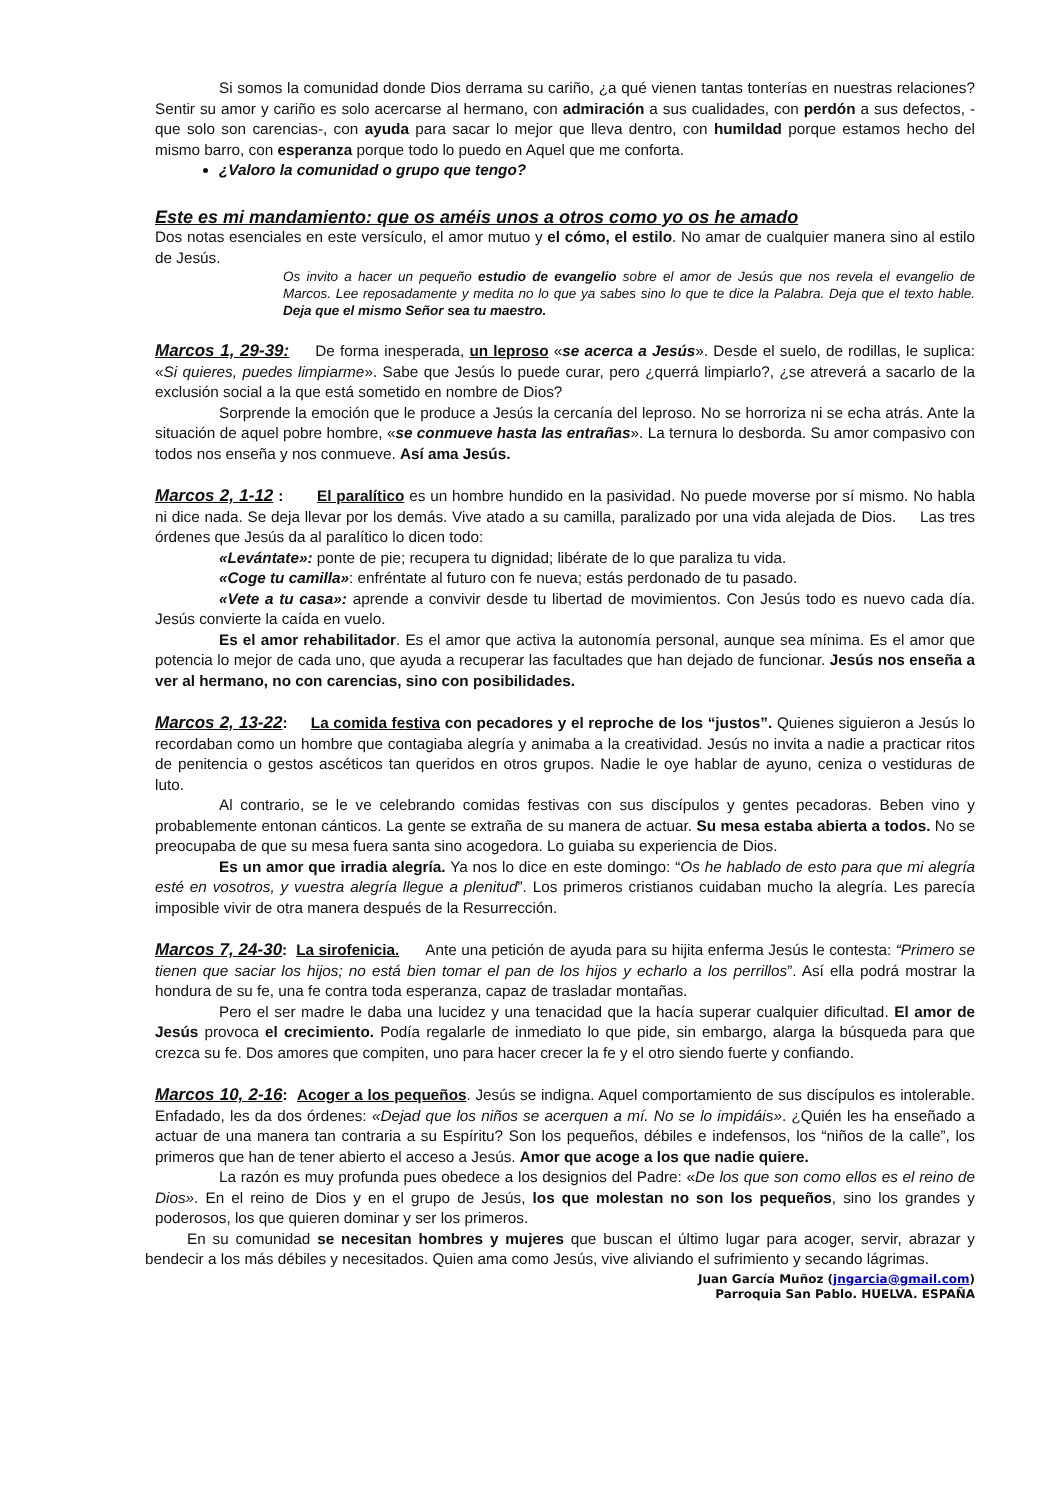Si somos la comunidad donde Dios derrama su cariño, ¿a qué vienen tantas tonterías en nuestras relaciones? Sentir su amor y cariño es solo acercarse al hermano, con admiración a sus cualidades, con perdón a sus defectos, -que solo son carencias-, con ayuda para sacar lo mejor que lleva dentro, con humildad porque estamos hecho del mismo barro, con esperanza porque todo lo puedo en Aquel que me conforta.
¿Valoro la comunidad o grupo que tengo?
Este es mi mandamiento: que os améis unos a otros como yo os he amado
Dos notas esenciales en este versículo, el amor mutuo y el cómo, el estilo. No amar de cualquier manera sino al estilo de Jesús.
Os invito a hacer un pequeño estudio de evangelio sobre el amor de Jesús que nos revela el evangelio de Marcos. Lee reposadamente y medita no lo que ya sabes sino lo que te dice la Palabra. Deja que el texto hable. Deja que el mismo Señor sea tu maestro.
Marcos 1, 29-39: De forma inesperada, un leproso «se acerca a Jesús». Desde el suelo, de rodillas, le suplica: «Si quieres, puedes limpiarme». Sabe que Jesús lo puede curar, pero ¿querrá limpiarlo?, ¿se atreverá a sacarlo de la exclusión social a la que está sometido en nombre de Dios?
Sorprende la emoción que le produce a Jesús la cercanía del leproso. No se horroriza ni se echa atrás. Ante la situación de aquel pobre hombre, «se conmueve hasta las entrañas». La ternura lo desborda. Su amor compasivo con todos nos enseña y nos conmueve. Así ama Jesús.
Marcos 2, 1-12 : El paralítico es un hombre hundido en la pasividad. No puede moverse por sí mismo. No habla ni dice nada. Se deja llevar por los demás. Vive atado a su camilla, paralizado por una vida alejada de Dios. Las tres órdenes que Jesús da al paralítico lo dicen todo:
«Levántate»: ponte de pie; recupera tu dignidad; libérate de lo que paraliza tu vida.
«Coge tu camilla»: enfréntate al futuro con fe nueva; estás perdonado de tu pasado.
«Vete a tu casa»: aprende a convivir desde tu libertad de movimientos. Con Jesús todo es nuevo cada día. Jesús convierte la caída en vuelo.
Es el amor rehabilitador. Es el amor que activa la autonomía personal, aunque sea mínima. Es el amor que potencia lo mejor de cada uno, que ayuda a recuperar las facultades que han dejado de funcionar. Jesús nos enseña a ver al hermano, no con carencias, sino con posibilidades.
Marcos 2, 13-22: La comida festiva con pecadores y el reproche de los “justos”. Quienes siguieron a Jesús lo recordaban como un hombre que contagiaba alegría y animaba a la creatividad. Jesús no invita a nadie a practicar ritos de penitencia o gestos ascéticos tan queridos en otros grupos. Nadie le oye hablar de ayuno, ceniza o vestiduras de luto.
Al contrario, se le ve celebrando comidas festivas con sus discípulos y gentes pecadoras. Beben vino y probablemente entonan cánticos. La gente se extraña de su manera de actuar. Su mesa estaba abierta a todos. No se preocupaba de que su mesa fuera santa sino acogedora. Lo guiaba su experiencia de Dios.
Es un amor que irradia alegría. Ya nos lo dice en este domingo: “Os he hablado de esto para que mi alegría esté en vosotros, y vuestra alegría llegue a plenitud”. Los primeros cristianos cuidaban mucho la alegría. Les parecía imposible vivir de otra manera después de la Resurrección.
Marcos 7, 24-30: La sirofenicia. Ante una petición de ayuda para su hijita enferma Jesús le contesta: “Primero se tienen que saciar los hijos; no está bien tomar el pan de los hijos y echarlo a los perrillos”. Así ella podrá mostrar la hondura de su fe, una fe contra toda esperanza, capaz de trasladar montañas.
Pero el ser madre le daba una lucidez y una tenacidad que la hacía superar cualquier dificultad. El amor de Jesús provoca el crecimiento. Podía regalarle de inmediato lo que pide, sin embargo, alarga la búsqueda para que crezca su fe. Dos amores que compiten, uno para hacer crecer la fe y el otro siendo fuerte y confiando.
Marcos 10, 2-16: Acoger a los pequeños. Jesús se indigna. Aquel comportamiento de sus discípulos es intolerable. Enfadado, les da dos órdenes: «Dejad que los niños se acerquen a mí. No se lo impidáis». ¿Quién les ha enseñado a actuar de una manera tan contraria a su Espíritu? Son los pequeños, débiles e indefensos, los “niños de la calle”, los primeros que han de tener abierto el acceso a Jesús. Amor que acoge a los que nadie quiere.
La razón es muy profunda pues obedece a los designios del Padre: «De los que son como ellos es el reino de Dios». En el reino de Dios y en el grupo de Jesús, los que molestan no son los pequeños, sino los grandes y poderosos, los que quieren dominar y ser los primeros.
En su comunidad se necesitan hombres y mujeres que buscan el último lugar para acoger, servir, abrazar y bendecir a los más débiles y necesitados. Quien ama como Jesús, vive aliviando el sufrimiento y secando lágrimas.
Juan García Muñoz (jngarcia@gmail.com)
Parroquia San Pablo. HUELVA. ESPAÑA